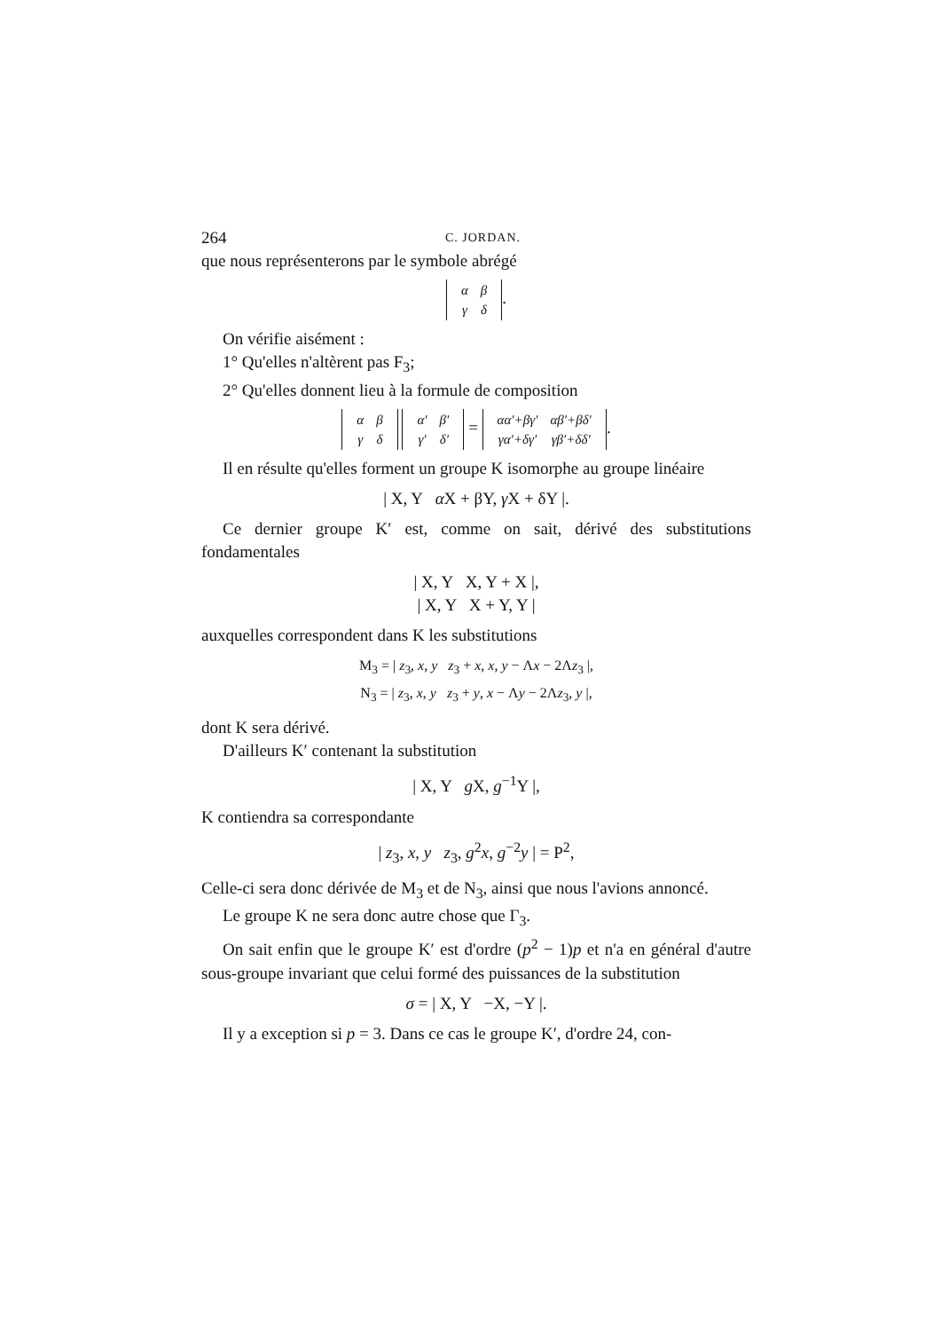264 C. JORDAN.
que nous représenterons par le symbole abrégé
| α | β |
| γ | δ |
.
On vérifie aisément :
1° Qu'elles n'altèrent pas F<sub>3</sub>;
2° Qu'elles donnent lieu à la formule de composition
| α | β |
| γ | δ |
| α′ | β′ |
| γ′ | δ′ |
=
| αα′+βγ′ | αβ′+βδ′ |
| γα′+δγ′ | γβ′+δδ′ |
.
Il en résulte qu'elles forment un groupe K isomorphe au groupe linéaire
| X, Y α X + βY, γ X + δY |.
Ce dernier groupe K′ est, comme on sait, dérivé des substitutions fondamentales
| X, Y X, Y + X |,
| X, Y X + Y, Y |
auxquelles correspondent dans K les substitutions
M<sub>3</sub> = | z<sub>3</sub>, x, y z<sub>3</sub> + x, x, y − Λx − 2Λz<sub>3</sub> |,
N<sub>3</sub> = | z<sub>3</sub>, x, y z<sub>3</sub> + y, x − Λy − 2Λz<sub>3</sub>, y |,
dont K sera dérivé.
D'ailleurs K′ contenant la substitution
| X, Y g X, g<sup>−1</sup>Y |,
K contiendra sa correspondante
| z<sub>3</sub>, x, y z<sub>3</sub>, g<sup>2</sup>x, g<sup>−2</sup>y | = P<sup>2</sup>,
Celle-ci sera donc dérivée de M<sub>3</sub> et de N<sub>3</sub>, ainsi que nous l'avions annoncé.
Le groupe K ne sera donc autre chose que Γ<sub>3</sub>.
On sait enfin que le groupe K′ est d'ordre (p<sup>2</sup> − 1)p et n'a en général d'autre sous-groupe invariant que celui formé des puissances de la substitution
σ = | X, Y −X, −Y |.
Il y a exception si p = 3. Dans ce cas le groupe K′, d'ordre 24, con-